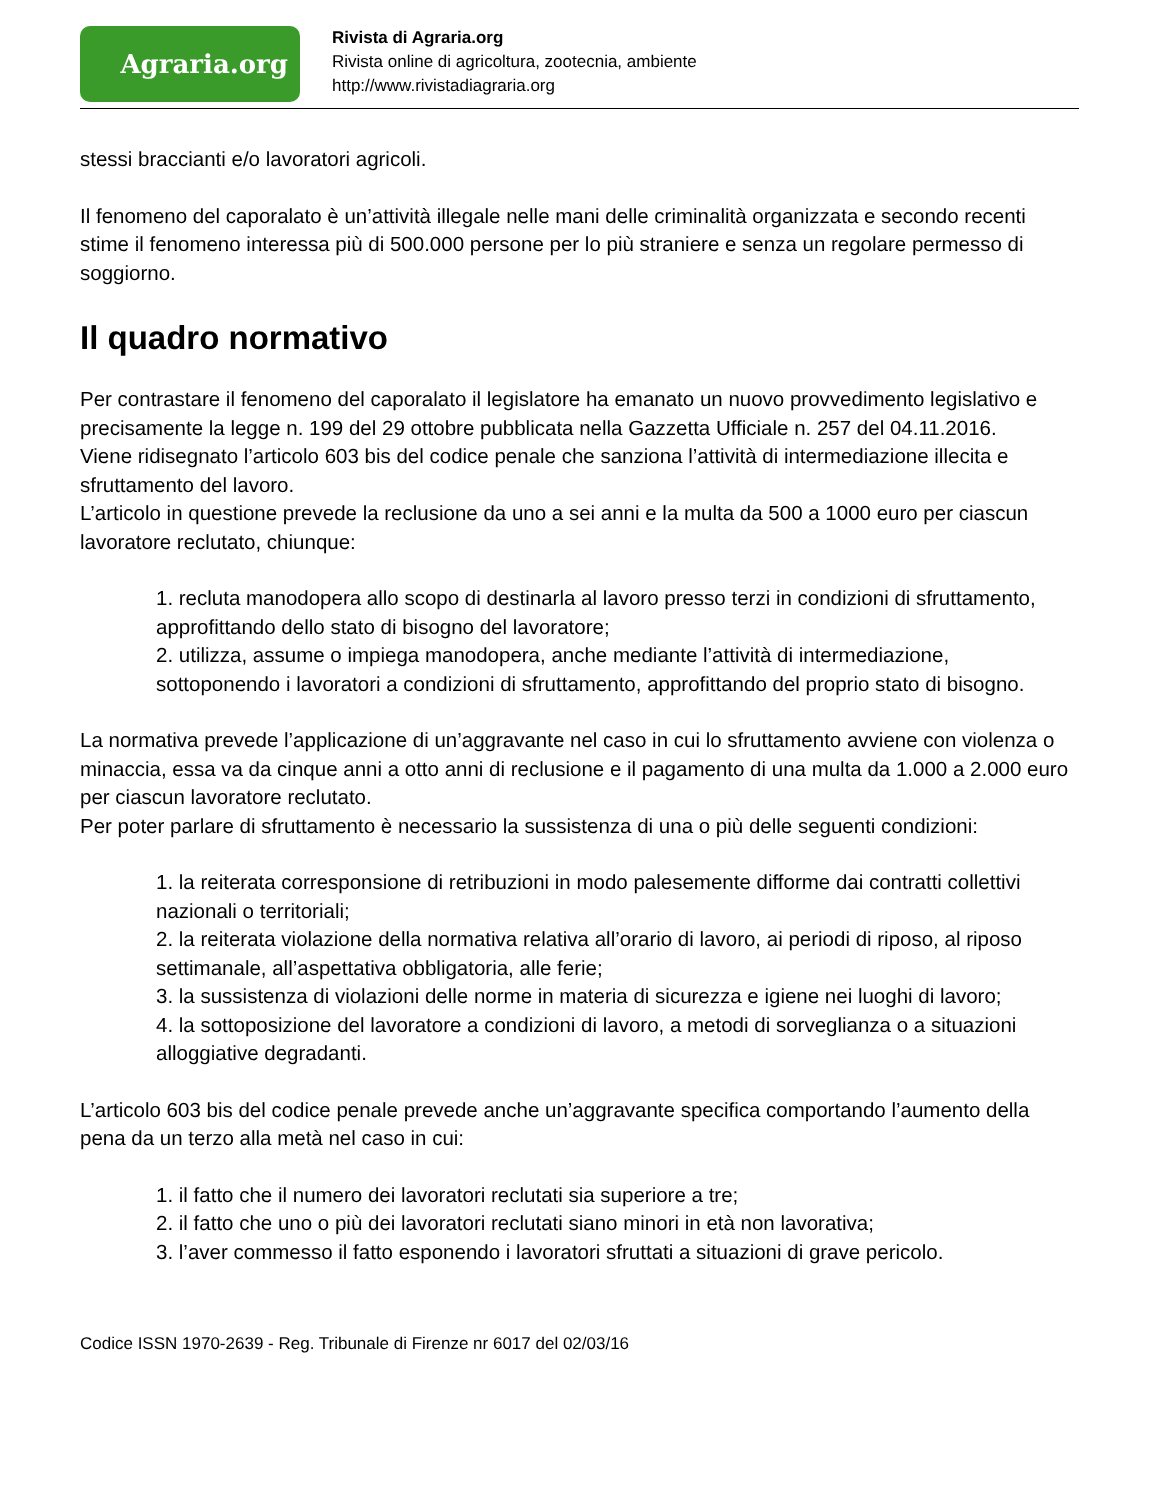Agraria.org
Rivista di Agraria.org
Rivista online di agricoltura, zootecnia, ambiente
http://www.rivistadiagraria.org
stessi braccianti e/o lavoratori agricoli.
Il fenomeno del caporalato è un’attività illegale nelle mani delle criminalità organizzata e secondo recenti stime il fenomeno interessa più di 500.000 persone per lo più straniere e senza un regolare permesso di soggiorno.
Il quadro normativo
Per contrastare il fenomeno del caporalato il legislatore ha emanato un nuovo provvedimento legislativo e precisamente la legge n. 199 del 29 ottobre pubblicata nella Gazzetta Ufficiale n. 257 del 04.11.2016.
Viene ridisegnato l’articolo 603 bis del codice penale che sanziona l’attività di intermediazione illecita e sfruttamento del lavoro.
L’articolo in questione prevede la reclusione da uno a sei anni e la multa da 500 a 1000 euro per ciascun lavoratore reclutato, chiunque:
1. recluta manodopera allo scopo di destinarla al lavoro presso terzi in condizioni di sfruttamento, approfittando dello stato di bisogno del lavoratore;
2. utilizza, assume o impiega manodopera, anche mediante l’attività di intermediazione, sottoponendo i lavoratori a condizioni di sfruttamento, approfittando del proprio stato di bisogno.
La normativa prevede l’applicazione di un’aggravante nel caso in cui lo sfruttamento avviene con violenza o minaccia, essa va da cinque anni a otto anni di reclusione e il pagamento di una multa da 1.000 a 2.000 euro per ciascun lavoratore reclutato.
Per poter parlare di sfruttamento è necessario la sussistenza di una o più delle seguenti condizioni:
1. la reiterata corresponsione di retribuzioni in modo palesemente difforme dai contratti collettivi nazionali o territoriali;
2. la reiterata violazione della normativa relativa all’orario di lavoro, ai periodi di riposo, al riposo settimanale, all’aspettativa obbligatoria, alle ferie;
3. la sussistenza di violazioni delle norme in materia di sicurezza e igiene nei luoghi di lavoro;
4. la sottoposizione del lavoratore a condizioni di lavoro, a metodi di sorveglianza o a situazioni alloggiative degradanti.
L’articolo 603 bis del codice penale prevede anche un’aggravante specifica comportando l’aumento della pena da un terzo alla metà nel caso in cui:
1. il fatto che il numero dei lavoratori reclutati sia superiore a tre;
2. il fatto che uno o più dei lavoratori reclutati siano minori in età non lavorativa;
3. l’aver commesso il fatto esponendo i lavoratori sfruttati a situazioni di grave pericolo.
Codice ISSN 1970-2639 - Reg. Tribunale di Firenze nr 6017 del 02/03/16